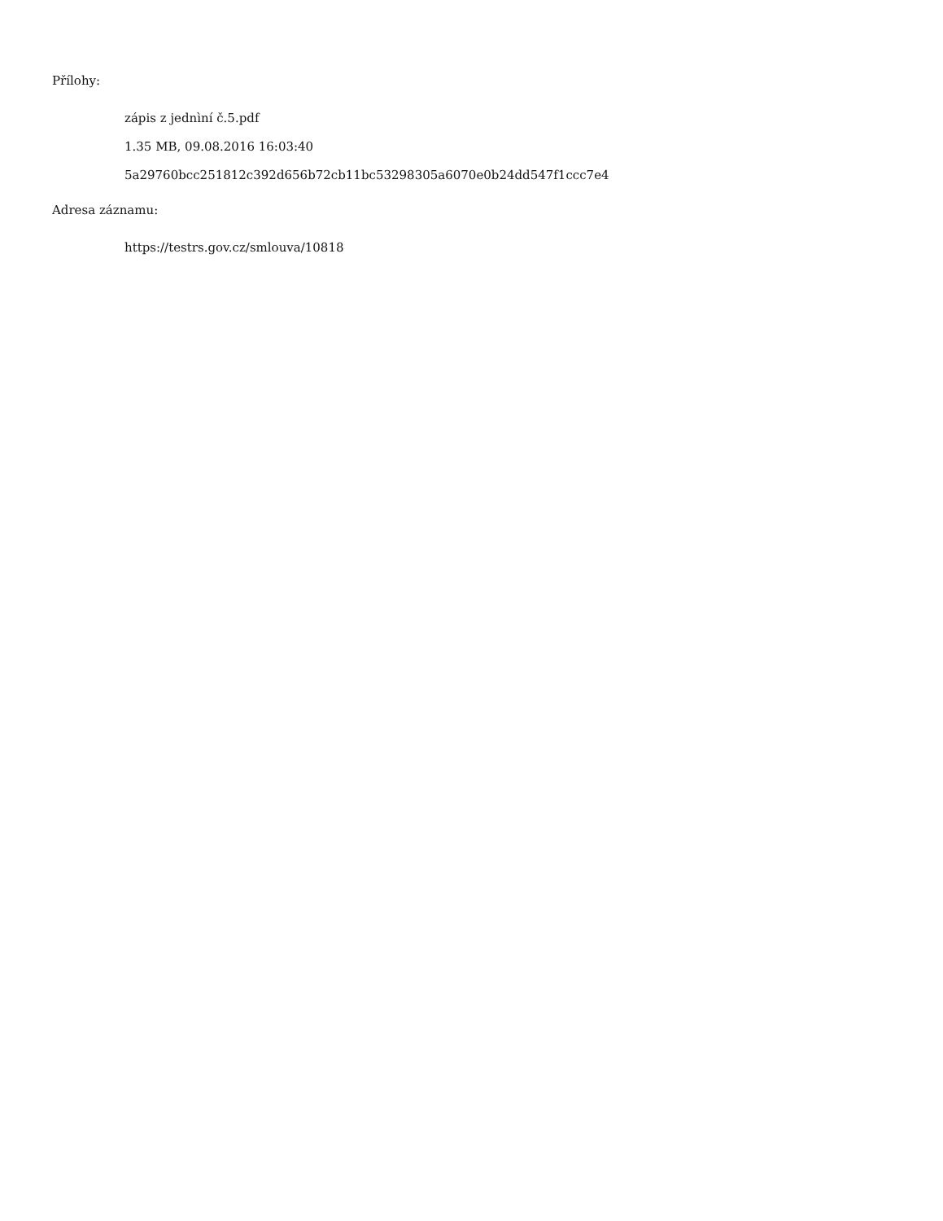Přílohy:
zápis z jednìní č.5.pdf
1.35 MB, 09.08.2016 16:03:40
5a29760bcc251812c392d656b72cb11bc53298305a6070e0b24dd547f1ccc7e4
Adresa záznamu:
https://testrs.gov.cz/smlouva/10818